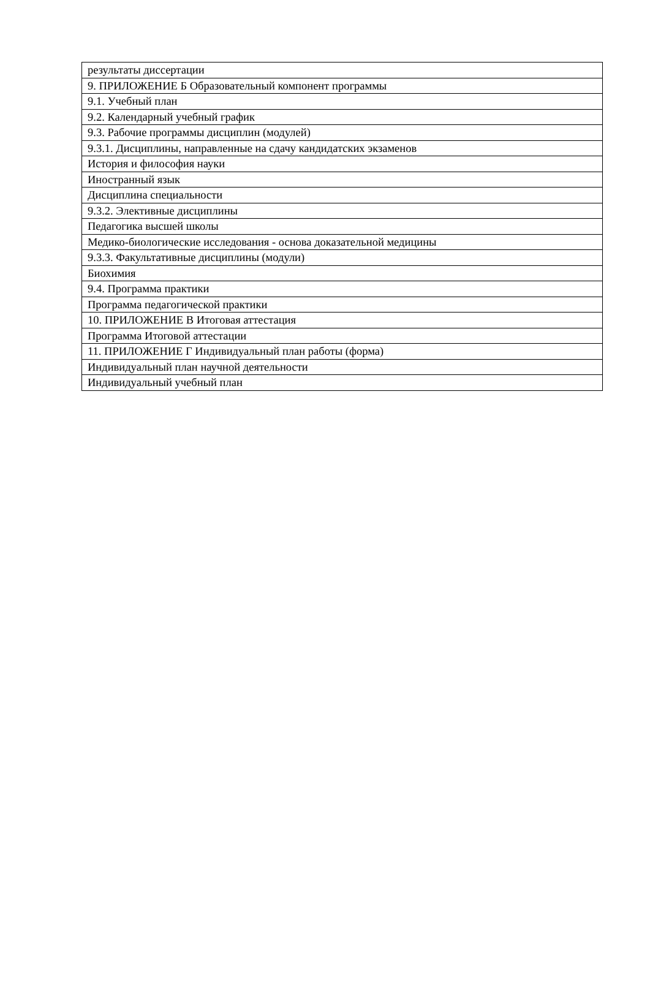| результаты диссертации |
| 9. ПРИЛОЖЕНИЕ Б Образовательный компонент программы |
| 9.1. Учебный план |
| 9.2. Календарный учебный график |
| 9.3. Рабочие программы дисциплин (модулей) |
| 9.3.1. Дисциплины, направленные на сдачу кандидатских экзаменов |
| История и философия науки |
| Иностранный язык |
| Дисциплина специальности |
| 9.3.2. Элективные дисциплины |
| Педагогика высшей школы |
| Медико-биологические исследования - основа доказательной медицины |
| 9.3.3. Факультативные дисциплины (модули) |
| Биохимия |
| 9.4. Программа практики |
| Программа педагогической практики |
| 10. ПРИЛОЖЕНИЕ В Итоговая аттестация |
| Программа Итоговой аттестации |
| 11. ПРИЛОЖЕНИЕ Г Индивидуальный план работы (форма) |
| Индивидуальный план научной деятельности |
| Индивидуальный учебный план |